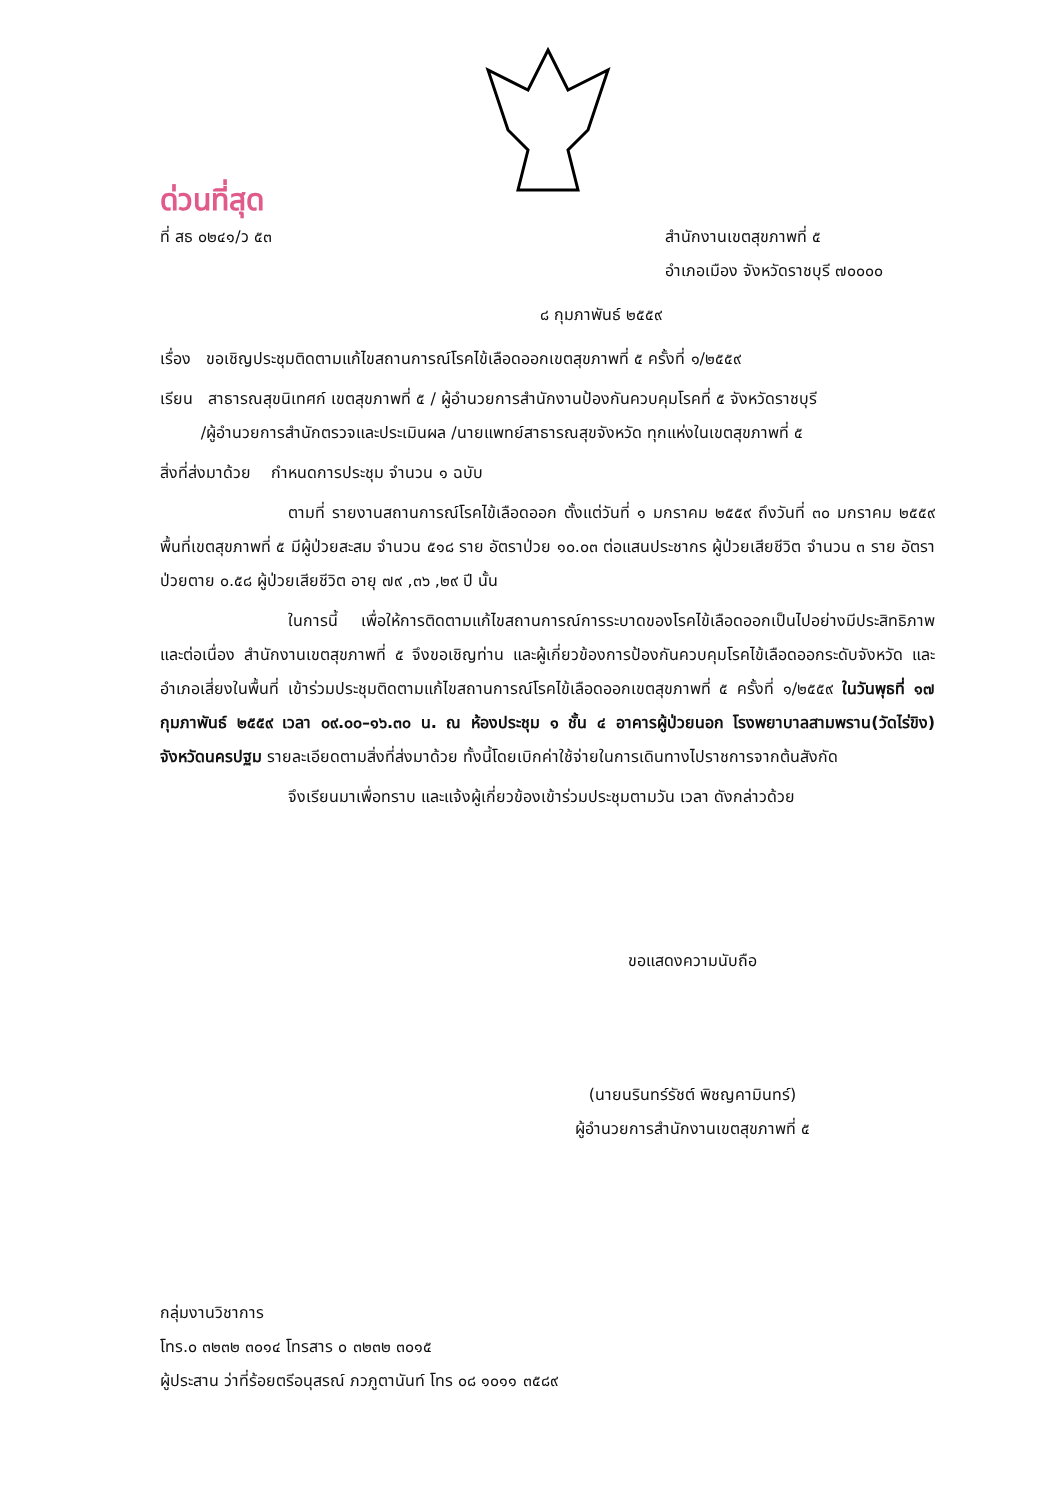ด่วนที่สุด
ที่ สธ ๐๒๔๑/ว ๕๓ สำนักงานเขตสุขภาพที่ ๕
อำเภอเมือง จังหวัดราชบุรี ๗๐๐๐๐
๘ กุมภาพันธ์ ๒๕๕๙
เรื่อง ขอเชิญประชุมติดตามแก้ไขสถานการณ์โรคไข้เลือดออกเขตสุขภาพที่ ๕ ครั้งที่ ๑/๒๕๕๙
เรียน สาธารณสุขนิเทศก์ เขตสุขภาพที่ ๕ / ผู้อำนวยการสำนักงานป้องกันควบคุมโรคที่ ๕ จังหวัดราชบุรี
/ผู้อำนวยการสำนักตรวจและประเมินผล /นายแพทย์สาธารณสุขจังหวัด ทุกแห่งในเขตสุขภาพที่ ๕
สิ่งที่ส่งมาด้วย กำหนดการประชุม จำนวน ๑ ฉบับ
ตามที่ รายงานสถานการณ์โรคไข้เลือดออก ตั้งแต่วันที่ ๑ มกราคม ๒๕๕๙ ถึงวันที่ ๓๐ มกราคม ๒๕๕๙ พื้นที่เขตสุขภาพที่ ๕ มีผู้ป่วยสะสม จำนวน ๕๑๘ ราย อัตราป่วย ๑๐.๐๓ ต่อแสนประชากร ผู้ป่วยเสียชีวิต จำนวน ๓ ราย อัตราป่วยตาย ๐.๕๘ ผู้ป่วยเสียชีวิต อายุ ๗๙ ,๓๖ ,๒๙ ปี นั้น
ในการนี้ เพื่อให้การติดตามแก้ไขสถานการณ์การระบาดของโรคไข้เลือดออกเป็นไปอย่างมีประสิทธิภาพและต่อเนื่อง สำนักงานเขตสุขภาพที่ ๕ จึงขอเชิญท่าน และผู้เกี่ยวข้องการป้องกันควบคุมโรคไข้เลือดออกระดับจังหวัด และอำเภอเสี่ยงในพื้นที่ เข้าร่วมประชุมติดตามแก้ไขสถานการณ์โรคไข้เลือดออกเขตสุขภาพที่ ๕ ครั้งที่ ๑/๒๕๕๙ ในวันพุธที่ ๑๗ กุมภาพันธ์ ๒๕๕๙ เวลา ๐๙.๐๐–๑๖.๓๐ น. ณ ห้องประชุม ๑ ชั้น ๔ อาคารผู้ป่วยนอก โรงพยาบาลสามพราน(วัดไร่ขิง) จังหวัดนครปฐม รายละเอียดตามสิ่งที่ส่งมาด้วย ทั้งนี้โดยเบิกค่าใช้จ่ายในการเดินทางไปราชการจากต้นสังกัด
จึงเรียนมาเพื่อทราบ และแจ้งผู้เกี่ยวข้องเข้าร่วมประชุมตามวัน เวลา ดังกล่าวด้วย
ขอแสดงความนับถือ
(นายนรินทร์รัชต์ พิชญคามินทร์)
ผู้อำนวยการสำนักงานเขตสุขภาพที่ ๕
กลุ่มงานวิชาการ
โทร.๐ ๓๒๓๒ ๓๐๑๔ โทรสาร ๐ ๓๒๓๒ ๓๐๑๕
ผู้ประสาน ว่าที่ร้อยตรีอนุสรณ์ ภวภูตานันท์ โทร ๐๘ ๑๐๑๑ ๓๕๘๙